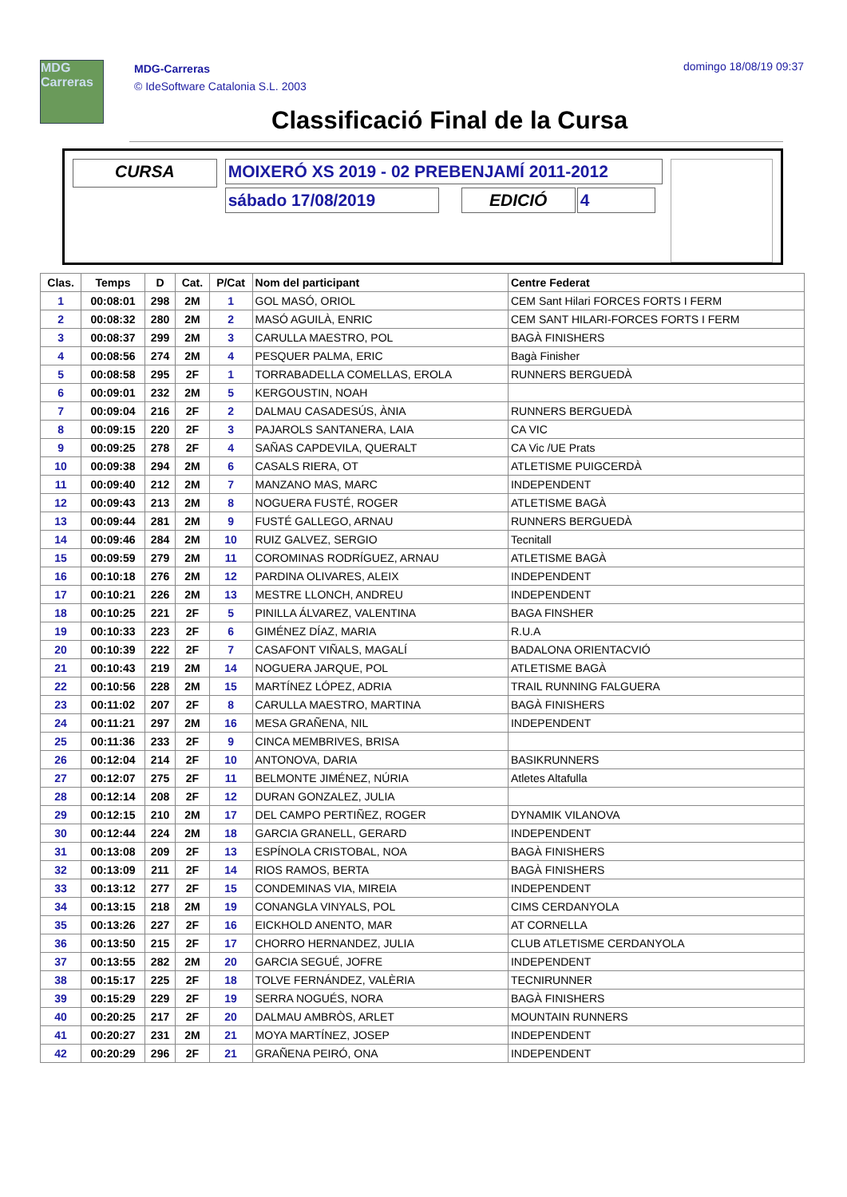MDG Carreras
MDG-Carreras
© IdeSoftware Catalonia S.L. 2003
domingo 18/08/19 09:37
Classificació Final de la Cursa
CURSA
MOIXERÓ XS 2019 - 02 PREBENJAMÍ 2011-2012
sábado 17/08/2019 EDICIÓ 4
| Clas. | Temps | D | Cat. | P/Cat | Nom del participant | Centre Federat |
| --- | --- | --- | --- | --- | --- | --- |
| 1 | 00:08:01 | 298 | 2M | 1 | GOL MASÓ, ORIOL | CEM Sant Hilari FORCES FORTS I FERM |
| 2 | 00:08:32 | 280 | 2M | 2 | MASÓ AGUILÀ, ENRIC | CEM SANT HILARI-FORCES FORTS I FERM |
| 3 | 00:08:37 | 299 | 2M | 3 | CARULLA MAESTRO, POL | BAGÀ FINISHERS |
| 4 | 00:08:56 | 274 | 2M | 4 | PESQUER PALMA, ERIC | Bagà Finisher |
| 5 | 00:08:58 | 295 | 2F | 1 | TORRABADELLA COMELLAS, EROLA | RUNNERS BERGUEDÀ |
| 6 | 00:09:01 | 232 | 2M | 5 | KERGOUSTIN, NOAH | |
| 7 | 00:09:04 | 216 | 2F | 2 | DALMAU CASADESÚS, ÀNIA | RUNNERS BERGUEDÀ |
| 8 | 00:09:15 | 220 | 2F | 3 | PAJAROLS SANTANERA, LAIA | CA VIC |
| 9 | 00:09:25 | 278 | 2F | 4 | SAÑAS CAPDEVILA, QUERALT | CA Vic /UE Prats |
| 10 | 00:09:38 | 294 | 2M | 6 | CASALS RIERA, OT | ATLETISME PUIGCERDÀ |
| 11 | 00:09:40 | 212 | 2M | 7 | MANZANO MAS, MARC | INDEPENDENT |
| 12 | 00:09:43 | 213 | 2M | 8 | NOGUERA FUSTÉ, ROGER | ATLETISME BAGÀ |
| 13 | 00:09:44 | 281 | 2M | 9 | FUSTÉ GALLEGO, ARNAU | RUNNERS BERGUEDÀ |
| 14 | 00:09:46 | 284 | 2M | 10 | RUIZ GALVEZ, SERGIO | Tecnitall |
| 15 | 00:09:59 | 279 | 2M | 11 | COROMINAS RODRÍGUEZ, ARNAU | ATLETISME BAGÀ |
| 16 | 00:10:18 | 276 | 2M | 12 | PARDINA OLIVARES, ALEIX | INDEPENDENT |
| 17 | 00:10:21 | 226 | 2M | 13 | MESTRE LLONCH, ANDREU | INDEPENDENT |
| 18 | 00:10:25 | 221 | 2F | 5 | PINILLA ÁLVAREZ, VALENTINA | BAGA FINSHER |
| 19 | 00:10:33 | 223 | 2F | 6 | GIMÉNEZ DÍAZ, MARIA | R.U.A |
| 20 | 00:10:39 | 222 | 2F | 7 | CASAFONT VIÑALS, MAGALÍ | BADALONA ORIENTACVIÓ |
| 21 | 00:10:43 | 219 | 2M | 14 | NOGUERA JARQUE, POL | ATLETISME BAGÀ |
| 22 | 00:10:56 | 228 | 2M | 15 | MARTÍNEZ LÓPEZ, ADRIA | TRAIL RUNNING FALGUERA |
| 23 | 00:11:02 | 207 | 2F | 8 | CARULLA MAESTRO, MARTINA | BAGÀ FINISHERS |
| 24 | 00:11:21 | 297 | 2M | 16 | MESA GRAÑENA, NIL | INDEPENDENT |
| 25 | 00:11:36 | 233 | 2F | 9 | CINCA MEMBRIVES, BRISA | |
| 26 | 00:12:04 | 214 | 2F | 10 | ANTONOVA, DARIA | BASIKRUNNERS |
| 27 | 00:12:07 | 275 | 2F | 11 | BELMONTE JIMÉNEZ, NÚRIA | Atletes Altafulla |
| 28 | 00:12:14 | 208 | 2F | 12 | DURAN GONZALEZ, JULIA | |
| 29 | 00:12:15 | 210 | 2M | 17 | DEL CAMPO PERTIÑEZ, ROGER | DYNAMIK VILANOVA |
| 30 | 00:12:44 | 224 | 2M | 18 | GARCIA GRANELL, GERARD | INDEPENDENT |
| 31 | 00:13:08 | 209 | 2F | 13 | ESPÍNOLA CRISTOBAL, NOA | BAGÀ FINISHERS |
| 32 | 00:13:09 | 211 | 2F | 14 | RIOS RAMOS, BERTA | BAGÀ FINISHERS |
| 33 | 00:13:12 | 277 | 2F | 15 | CONDEMINAS VIA, MIREIA | INDEPENDENT |
| 34 | 00:13:15 | 218 | 2M | 19 | CONANGLA VINYALS, POL | CIMS CERDANYOLA |
| 35 | 00:13:26 | 227 | 2F | 16 | EICKHOLD ANENTO, MAR | AT CORNELLA |
| 36 | 00:13:50 | 215 | 2F | 17 | CHORRO HERNANDEZ, JULIA | CLUB ATLETISME CERDANYOLA |
| 37 | 00:13:55 | 282 | 2M | 20 | GARCIA SEGUÉ, JOFRE | INDEPENDENT |
| 38 | 00:15:17 | 225 | 2F | 18 | TOLVE FERNÁNDEZ, VALÈRIA | TECNIRUNNER |
| 39 | 00:15:29 | 229 | 2F | 19 | SERRA NOGUÉS, NORA | BAGÀ FINISHERS |
| 40 | 00:20:25 | 217 | 2F | 20 | DALMAU AMBRÒS, ARLET | MOUNTAIN RUNNERS |
| 41 | 00:20:27 | 231 | 2M | 21 | MOYA MARTÍNEZ, JOSEP | INDEPENDENT |
| 42 | 00:20:29 | 296 | 2F | 21 | GRAÑENA PEIRÓ, ONA | INDEPENDENT |